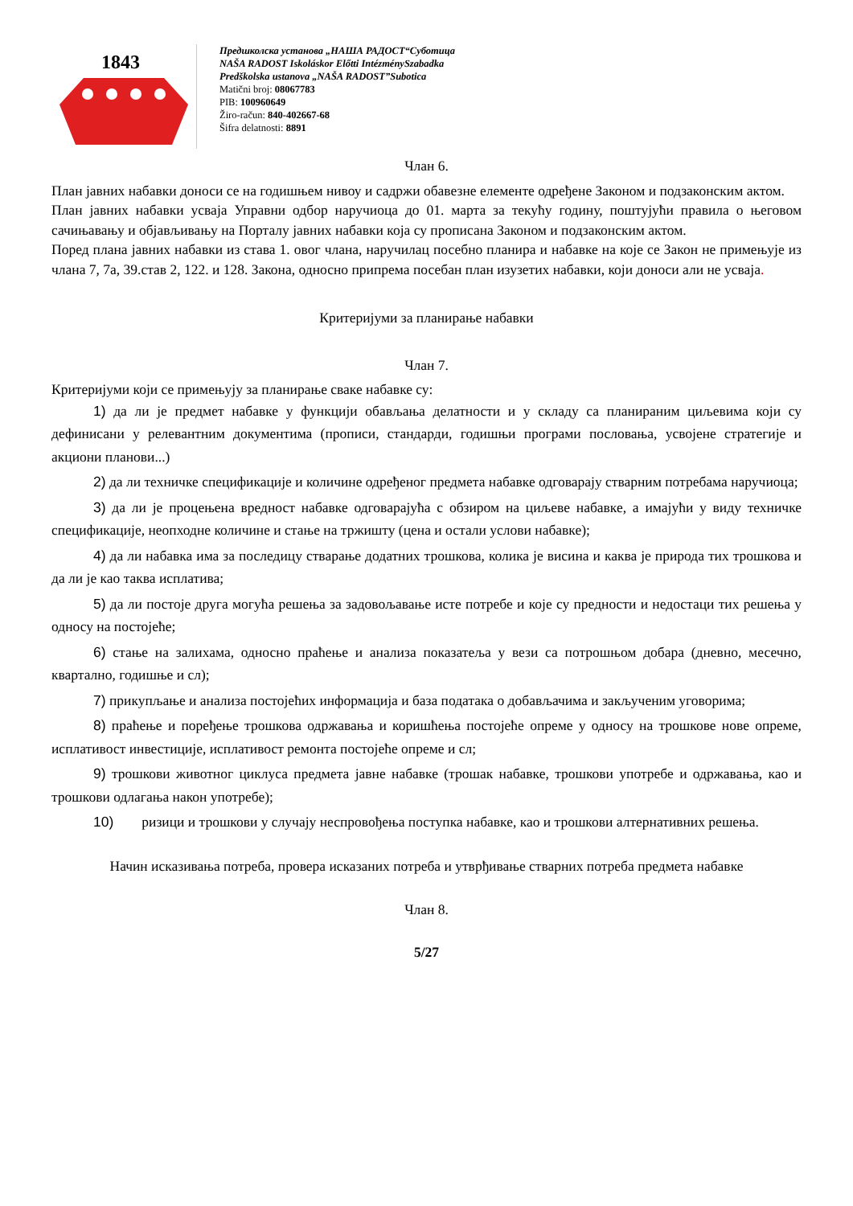1843
Предшколска установа „НАША РАДОСТ“Суботица
NAŠA RADOST Iskoláskor Előtti IntézménySzabadka
Predškolska ustanova „NAŠA RADOST”Subotica
Matični broj: 08067783
PIB: 100960649
Žiro-račun: 840-402667-68
Šifra delatnosti: 8891
Члан 6.
План јавних набавки доноси се на годишњем нивоу и садржи обавезне елементе одређене Законом и подзаконским актом.
План јавних набавки усваја Управни одбор наручиоца до 01. марта за текућу годину, поштујући правила о његовом сачињавању и објављивању на Порталу јавних набавки која су прописана Законом и подзаконским актом.
Поред плана јавних набавки из става 1. овог члана, наручилац посебно планира и набавке на које се Закон не примењује из члана 7, 7а, 39.став 2, 122. и 128. Закона, односно припрема посебан план изузетих набавки, који доноси али не усваја.
Критеријуми за планирање набавки
Члан 7.
Критеријуми који се примењују за планирање сваке набавке су:
1) да ли је предмет набавке у функцији обављања делатности и у складу са планираним циљевима који су дефинисани у релевантним документима (прописи, стандарди, годишњи програми пословања, усвојене стратегије и акциони планови...)
2) да ли техничке спецификације и количине одређеног предмета набавке одговарају стварним потребама наручиоца;
3) да ли је процењена вредност набавке одговарајућа с обзиром на циљеве набавке, а имајући у виду техничке спецификације, неопходне количине и стање на тржишту (цена и остали услови набавке);
4) да ли набавка има за последицу стварање додатних трошкова, колика је висина и каква је природа тих трошкова и да ли је као таква исплатива;
5) да ли постоје друга могућа решења за задовољавање исте потребе и које су предности и недостаци тих решења у односу на постојеће;
6) стање на залихама, односно праћење и анализа показатеља у вези са потрошњом добара (дневно, месечно, квартално, годишње и сл);
7) прикупљање и анализа постојећих информација и база података о добављачима и закљученим уговорима;
8) праћење и поређење трошкова одржавања и коришћења постојеће опреме у односу на трошкове нове опреме, исплативост инвестиције, исплативост ремонта постојеће опреме и сл;
9) трошкови животног циклуса предмета јавне набавке (трошак набавке, трошкови употребе и одржавања, као и трошкови одлагања након употребе);
10) ризици и трошкови у случају неспровођења поступка набавке, као и трошкови алтернативних решења.
Начин исказивања потреба, провера исказаних потреба и утврђивање стварних потреба предмета набавке
Члан 8.
5/27